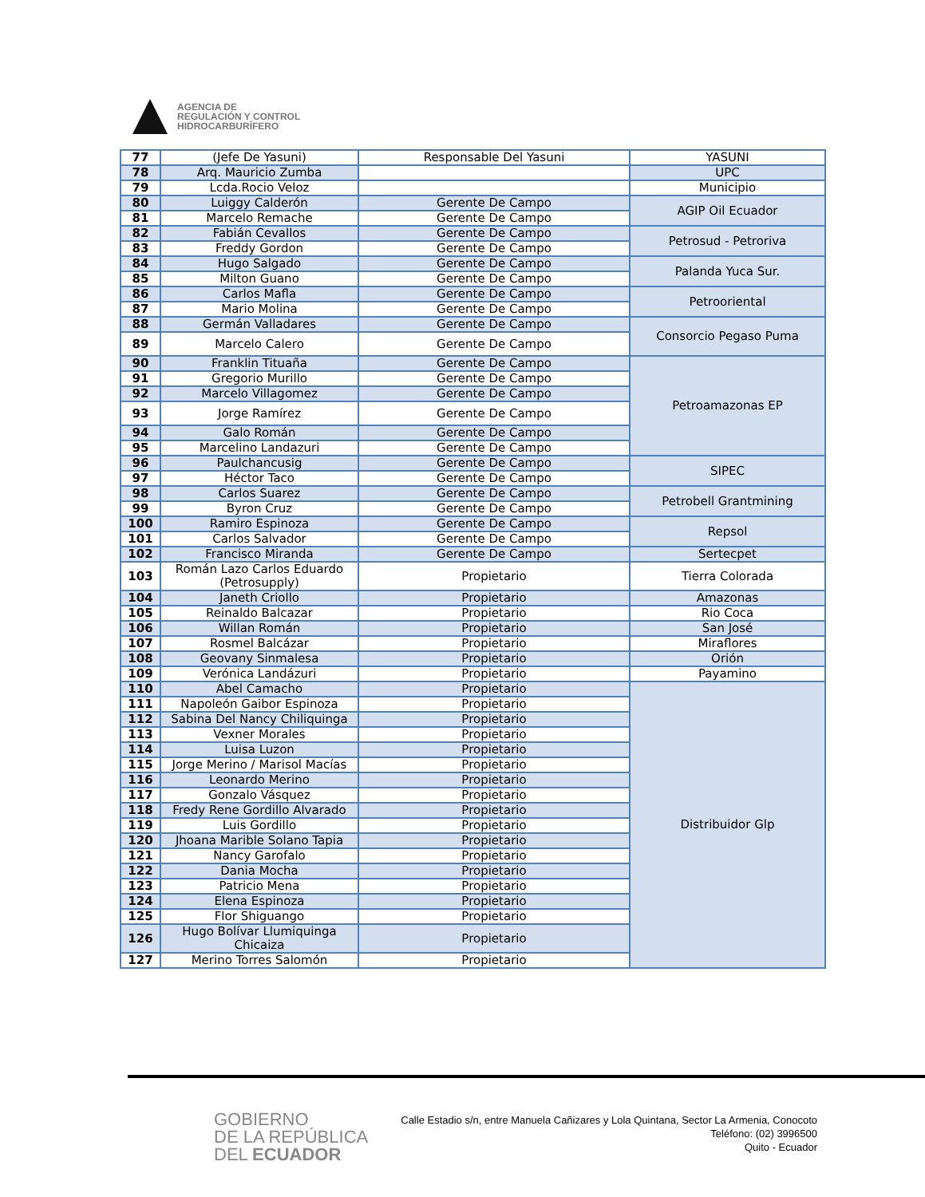AGENCIA DE
REGULACIÓN Y CONTROL
HIDROCARBURÍFERO
| 77 | (Jefe De Yasuni) | Responsable Del Yasuni | YASUNI |
| 78 | Arq. Mauricio Zumba | | UPC |
| 79 | Lcda.Rocio Veloz | | Municipio |
| 80 | Luiggy Calderón | Gerente De Campo | AGIP Oil Ecuador |
| 81 | Marcelo Remache | Gerente De Campo | |
| 82 | Fabián Cevallos | Gerente De Campo | Petrosud - Petroriva |
| 83 | Freddy Gordon | Gerente De Campo | |
| 84 | Hugo Salgado | Gerente De Campo | Palanda Yuca Sur. |
| 85 | Milton Guano | Gerente De Campo | |
| 86 | Carlos Mafla | Gerente De Campo | Petrooriental |
| 87 | Mario Molina | Gerente De Campo | |
| 88 | Germán Valladares | Gerente De Campo | Consorcio Pegaso Puma |
| 89 | Marcelo Calero | Gerente De Campo | |
| 90 | Franklin Tituaña | Gerente De Campo | Petroamazonas EP |
| 91 | Gregorio Murillo | Gerente De Campo | |
| 92 | Marcelo Villagomez | Gerente De Campo | |
| 93 | Jorge Ramírez | Gerente De Campo | |
| 94 | Galo Román | Gerente De Campo | |
| 95 | Marcelino Landazuri | Gerente De Campo | |
| 96 | Paulchancusig | Gerente De Campo | SIPEC |
| 97 | Héctor Taco | Gerente De Campo | |
| 98 | Carlos Suarez | Gerente De Campo | Petrobell Grantmining |
| 99 | Byron Cruz | Gerente De Campo | |
| 100 | Ramiro Espinoza | Gerente De Campo | Repsol |
| 101 | Carlos Salvador | Gerente De Campo | |
| 102 | Francisco Miranda | Gerente De Campo | Sertecpet |
| 103 | Román Lazo Carlos Eduardo (Petrosupply) | Propietario | Tierra Colorada |
| 104 | Janeth Criollo | Propietario | Amazonas |
| 105 | Reinaldo Balcazar | Propietario | Rio Coca |
| 106 | Willan Román | Propietario | San José |
| 107 | Rosmel Balcázar | Propietario | Miraflores |
| 108 | Geovany Sinmalesa | Propietario | Orión |
| 109 | Verónica Landázuri | Propietario | Payamino |
| 110 | Abel Camacho | Propietario | Distribuidor Glp |
| 111 | Napoleón Gaibor Espinoza | Propietario | |
| 112 | Sabina Del Nancy Chiliquinga | Propietario | |
| 113 | Vexner Morales | Propietario | |
| 114 | Luisa Luzon | Propietario | |
| 115 | Jorge Merino / Marisol Macías | Propietario | |
| 116 | Leonardo Merino | Propietario | |
| 117 | Gonzalo Vásquez | Propietario | |
| 118 | Fredy Rene Gordillo Alvarado | Propietario | |
| 119 | Luis Gordillo | Propietario | |
| 120 | Jhoana Marible Solano Tapia | Propietario | |
| 121 | Nancy Garofalo | Propietario | |
| 122 | Dania Mocha | Propietario | |
| 123 | Patricio Mena | Propietario | |
| 124 | Elena Espinoza | Propietario | |
| 125 | Flor Shiguango | Propietario | |
| 126 | Hugo Bolívar Llumiquinga Chicaiza | Propietario | |
| 127 | Merino Torres Salomón | Propietario | |
GOBIERNO
DE LA REPÚBLICA
DEL ECUADOR
Calle Estadio s/n, entre Manuela Cañizares y Lola Quintana, Sector La Armenia, Conocoto
Teléfono: (02) 3996500
Quito - Ecuador